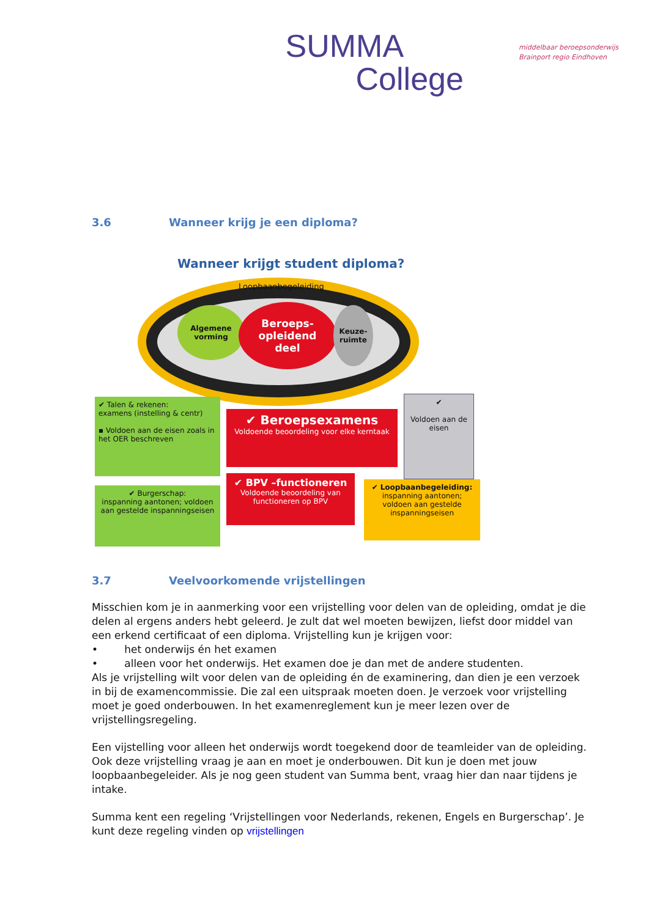SUMMA
College
middelbaar beroepsonderwijs
Brainport regio Eindhoven
3.6 Wanneer krijg je een diploma?
Wanneer krijgt student diploma?
Loopbaanbegeleiding
Algemene vorming
Beroeps-
opleidend
deel
Keuze-
ruimte
✔ Talen & rekenen:
examens (instelling & centr)
▪ Voldoen aan de eisen zoals in het OER beschreven
✔ Beroepsexamens
Voldoende beoordeling voor elke kerntaak
✔
Voldoen aan de eisen
✔ Burgerschap:
inspanning aantonen; voldoen aan gestelde inspanningseisen
✔ BPV –functioneren
Voldoende beoordeling van functioneren op BPV
✔ Loopbaanbegeleiding:
inspanning aantonen; voldoen aan gestelde inspanningseisen
3.7 Veelvoorkomende vrijstellingen
Misschien kom je in aanmerking voor een vrijstelling voor delen van de opleiding, omdat je die delen al ergens anders hebt geleerd. Je zult dat wel moeten bewijzen, liefst door middel van een erkend certificaat of een diploma. Vrijstelling kun je krijgen voor:
• het onderwijs én het examen
• alleen voor het onderwijs. Het examen doe je dan met de andere studenten.
Als je vrijstelling wilt voor delen van de opleiding én de examinering, dan dien je een verzoek in bij de examencommissie. Die zal een uitspraak moeten doen. Je verzoek voor vrijstelling moet je goed onderbouwen. In het examenreglement kun je meer lezen over de vrijstellingsregeling.
Een vijstelling voor alleen het onderwijs wordt toegekend door de teamleider van de opleiding. Ook deze vrijstelling vraag je aan en moet je onderbouwen. Dit kun je doen met jouw loopbaanbegeleider. Als je nog geen student van Summa bent, vraag hier dan naar tijdens je intake.
Summa kent een regeling ‘Vrijstellingen voor Nederlands, rekenen, Engels en Burgerschap’. Je kunt deze regeling vinden op vrijstellingen